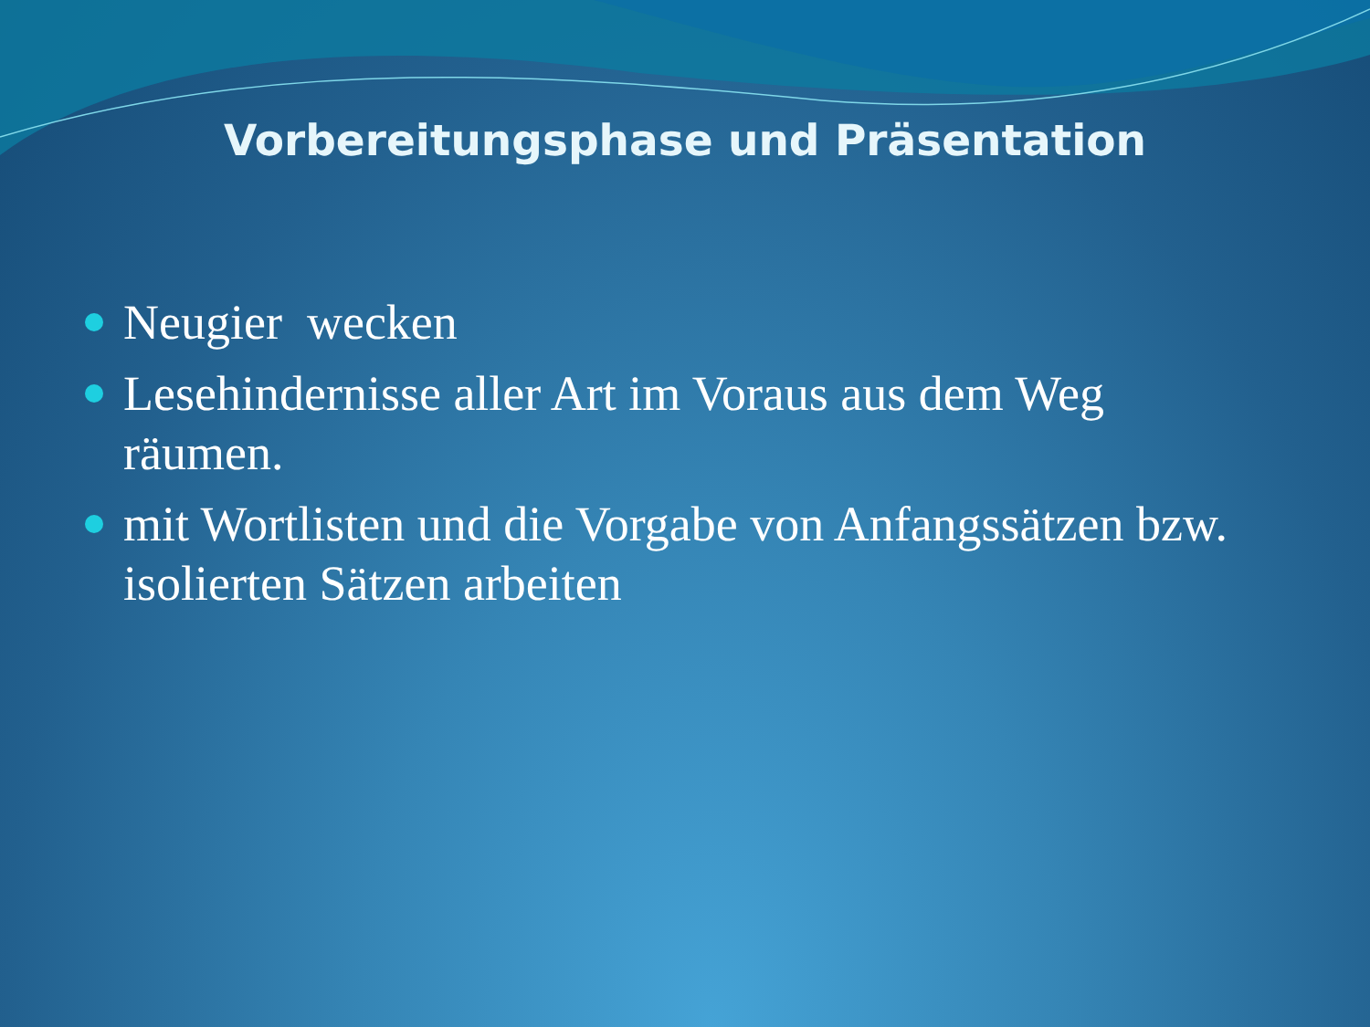Vorbereitungsphase und Präsentation
Neugier wecken
Lesehindernisse aller Art im Voraus aus dem Weg räumen.
mit Wortlisten und die Vorgabe von Anfangssätzen bzw. isolierten Sätzen arbeiten